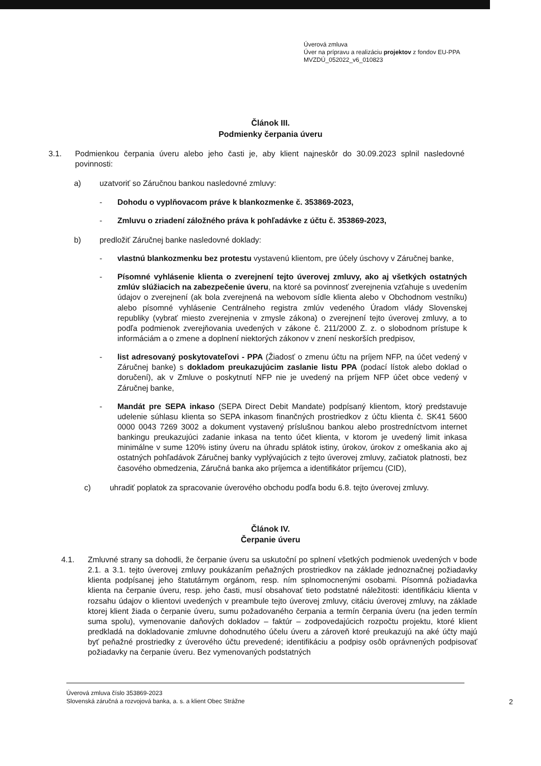Úverová zmluva
Úver na prípravu a realizáciu projektov z fondov EU-PPA
MVZDÚ_052022_v6_010823
Článok III.
Podmienky čerpania úveru
3.1. Podmienkou čerpania úveru alebo jeho časti je, aby klient najneskôr do 30.09.2023 splnil nasledovné povinnosti:
a) uzatvoriť so Záručnou bankou nasledovné zmluvy:
- Dohodu o vyplňovacom práve k blankozmenke č. 353869-2023,
- Zmluvu o zriadení záložného práva k pohľadávke z účtu č. 353869-2023,
b) predložiť Záručnej banke nasledovné doklady:
- vlastnú blankozmenku bez protestu vystavenú klientom, pre účely úschovy v Záručnej banke,
- Písomné vyhlásenie klienta o zverejnení tejto úverovej zmluvy, ako aj všetkých ostatných zmlúv slúžiacich na zabezpečenie úveru, na ktoré sa povinnosť zverejnenia vzťahuje s uvedením údajov o zverejnení (ak bola zverejnená na webovom sídle klienta alebo v Obchodnom vestníku) alebo písomné vyhlásenie Centrálneho registra zmlúv vedeného Úradom vlády Slovenskej republiky (vybrať miesto zverejnenia v zmysle zákona) o zverejnení tejto úverovej zmluvy, a to podľa podmienok zverejňovania uvedených v zákone č. 211/2000 Z. z. o slobodnom prístupe k informáciám a o zmene a doplnení niektorých zákonov v znení neskorších predpisov,
- list adresovaný poskytovateľovi - PPA (Žiadosť o zmenu účtu na príjem NFP, na účet vedený v Záručnej banke) s dokladom preukazujúcim zaslanie listu PPA (podací lístok alebo doklad o doručení), ak v Zmluve o poskytnutí NFP nie je uvedený na príjem NFP účet obce vedený v Záručnej banke,
- Mandát pre SEPA inkaso (SEPA Direct Debit Mandate) podpísaný klientom, ktorý predstavuje udelenie súhlasu klienta so SEPA inkasom finančných prostriedkov z účtu klienta č. SK41 5600 0000 0043 7269 3002 a dokument vystavený príslušnou bankou alebo prostredníctvom internet bankingu preukazujúci zadanie inkasa na tento účet klienta, v ktorom je uvedený limit inkasa minimálne v sume 120% istiny úveru na úhradu splátok istiny, úrokov, úrokov z omeškania ako aj ostatných pohľadávok Záručnej banky vyplývajúcich z tejto úverovej zmluvy, začiatok platnosti, bez časového obmedzenia, Záručná banka ako príjemca a identifikátor príjemcu (CID),
c) uhradiť poplatok za spracovanie úverového obchodu podľa bodu 6.8. tejto úverovej zmluvy.
Článok IV.
Čerpanie úveru
4.1. Zmluvné strany sa dohodli, že čerpanie úveru sa uskutoční po splnení všetkých podmienok uvedených v bode 2.1. a 3.1. tejto úverovej zmluvy poukázaním peňažných prostriedkov na základe jednoznačnej požiadavky klienta podpísanej jeho štatutárnym orgánom, resp. ním splnomocnenými osobami. Písomná požiadavka klienta na čerpanie úveru, resp. jeho časti, musí obsahovať tieto podstatné náležitosti: identifikáciu klienta v rozsahu údajov o klientovi uvedených v preambule tejto úverovej zmluvy, citáciu úverovej zmluvy, na základe ktorej klient žiada o čerpanie úveru, sumu požadovaného čerpania a termín čerpania úveru (na jeden termín suma spolu), vymenovanie daňových dokladov – faktúr – zodpovedajúcich rozpočtu projektu, ktoré klient predkladá na dokladovanie zmluvne dohodnutého účelu úveru a zároveň ktoré preukazujú na aké účty majú byť peňažné prostriedky z úverového účtu prevedené; identifikáciu a podpisy osôb oprávnených podpisovať požiadavky na čerpanie úveru. Bez vymenovaných podstatných
2
Úverová zmluva číslo 353869-2023
Slovenská záručná a rozvojová banka, a. s. a klient Obec Strážne